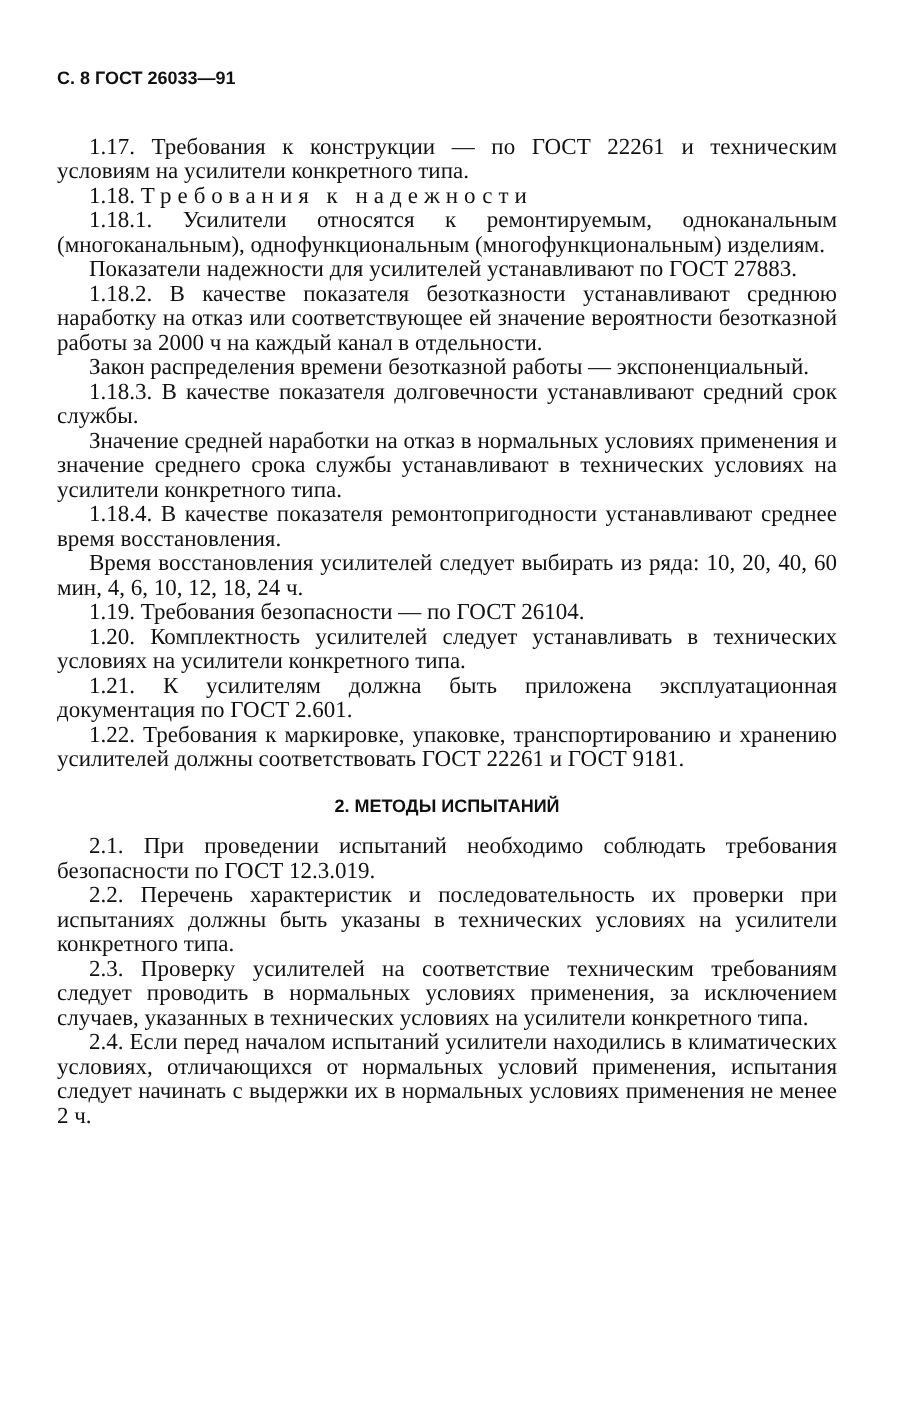С. 8 ГОСТ 26033—91
1.17. Требования к конструкции — по ГОСТ 22261 и техническим условиям на усилители конкретного типа.
1.18. Требования к надежности
1.18.1. Усилители относятся к ремонтируемым, одноканальным (многоканальным), однофункциональным (многофункциональным) изделиям.
Показатели надежности для усилителей устанавливают по ГОСТ 27883.
1.18.2. В качестве показателя безотказности устанавливают среднюю наработку на отказ или соответствующее ей значение вероятности безотказной работы за 2000 ч на каждый канал в отдельности.
Закон распределения времени безотказной работы — экспоненциальный.
1.18.3. В качестве показателя долговечности устанавливают средний срок службы.
Значение средней наработки на отказ в нормальных условиях применения и значение среднего срока службы устанавливают в технических условиях на усилители конкретного типа.
1.18.4. В качестве показателя ремонтопригодности устанавливают среднее время восстановления.
Время восстановления усилителей следует выбирать из ряда: 10, 20, 40, 60 мин, 4, 6, 10, 12, 18, 24 ч.
1.19. Требования безопасности — по ГОСТ 26104.
1.20. Комплектность усилителей следует устанавливать в технических условиях на усилители конкретного типа.
1.21. К усилителям должна быть приложена эксплуатационная документация по ГОСТ 2.601.
1.22. Требования к маркировке, упаковке, транспортированию и хранению усилителей должны соответствовать ГОСТ 22261 и ГОСТ 9181.
2. МЕТОДЫ ИСПЫТАНИЙ
2.1. При проведении испытаний необходимо соблюдать требования безопасности по ГОСТ 12.3.019.
2.2. Перечень характеристик и последовательность их проверки при испытаниях должны быть указаны в технических условиях на усилители конкретного типа.
2.3. Проверку усилителей на соответствие техническим требованиям следует проводить в нормальных условиях применения, за исключением случаев, указанных в технических условиях на усилители конкретного типа.
2.4. Если перед началом испытаний усилители находились в климатических условиях, отличающихся от нормальных условий применения, испытания следует начинать с выдержки их в нормальных условиях применения не менее 2 ч.